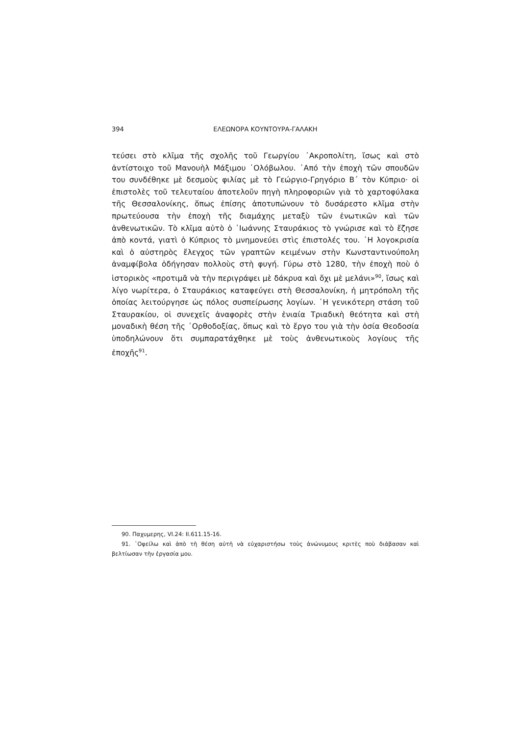394 ΕΛΕΩΝΟΡΑ ΚΟΥΝΤΟΥΡΑ-ΓΑΛΑΚΗ
τεύσει στὸ κλῖμα τῆς σχολῆς τοῦ Γεωργίου ᾿Ακροπολίτη, ἴσως καὶ στὸ ἀντίστοιχο τοῦ Μανουὴλ Μάξιμου ῾Ολόβωλου. ᾿Από τὴν ἐποχὴ τῶν σπουδῶν του συνδέθηκε μὲ δεσμοὺς φιλίας μὲ τὸ Γεώργιο-Γρηγόριο Β΄ τὸν Κύπριο· οἱ ἐπιστολὲς τοῦ τελευταίου ἀποτελοῦν πηγὴ πληροφοριῶν γιὰ τὸ χαρτοφύλακα τῆς Θεσσαλονίκης, ὅπως ἐπίσης ἀποτυπώνουν τὸ δυσάρεστο κλῖμα στὴν πρωτεύουσα τὴν ἐποχὴ τῆς διαμάχης μεταξὺ τῶν ἑνωτικῶν καὶ τῶν ἀνθενωτικῶν. Τὸ κλῖμα αὐτὸ ὁ ᾿Ιωάννης Σταυράκιος τὸ γνώρισε καὶ τὸ ἔζησε ἀπὸ κοντά, γιατὶ ὁ Κύπριος τὸ μνημονεύει στὶς ἐπιστολές του. ῾Η λογοκρισία καὶ ὁ αὐστηρὸς ἔλεγχος τῶν γραπτῶν κειμένων στὴν Κωνσταντινούπολη ἀναμφίβολα ὁδήγησαν πολλοὺς στὴ φυγή. Γύρω στὸ 1280, τὴν ἐποχὴ ποὺ ὁ ἱστορικὸς «προτιμᾶ νὰ τὴν περιγράψει μὲ δάκρυα καὶ ὄχι μὲ μελάνι»<sup>90</sup>, ἴσως καὶ λίγο νωρίτερα, ὁ Σταυράκιος καταφεύγει στὴ Θεσσαλονίκη, ἡ μητρόπολη τῆς ὁποίας λειτούργησε ὡς πόλος συσπείρωσης λογίων. ῾Η γενικότερη στάση τοῦ Σταυρακίου, οἱ συνεχεῖς ἀναφορὲς στὴν ἑνιαία Τριαδικὴ θεότητα καὶ στὴ μοναδικὴ θέση τῆς ᾿Ορθοδοξίας, ὅπως καὶ τὸ ἔργο του γιὰ τὴν ὁσία Θεοδοσία ὑποδηλώνουν ὅτι συμπαρατάχθηκε μὲ τοὺς ἀνθενωτικοὺς λογίους τῆς ἐποχῆς<sup>91</sup>.
90. Παχυμερης, VI.24: II.611.15-16.
91. ῾Οφείλω καὶ ἀπὸ τὴ θέση αὐτὴ νὰ εὐχαριστήσω τοὺς ἀνώνυμους κριτὲς ποὺ διάβασαν καὶ βελτίωσαν τὴν ἐργασία μου.